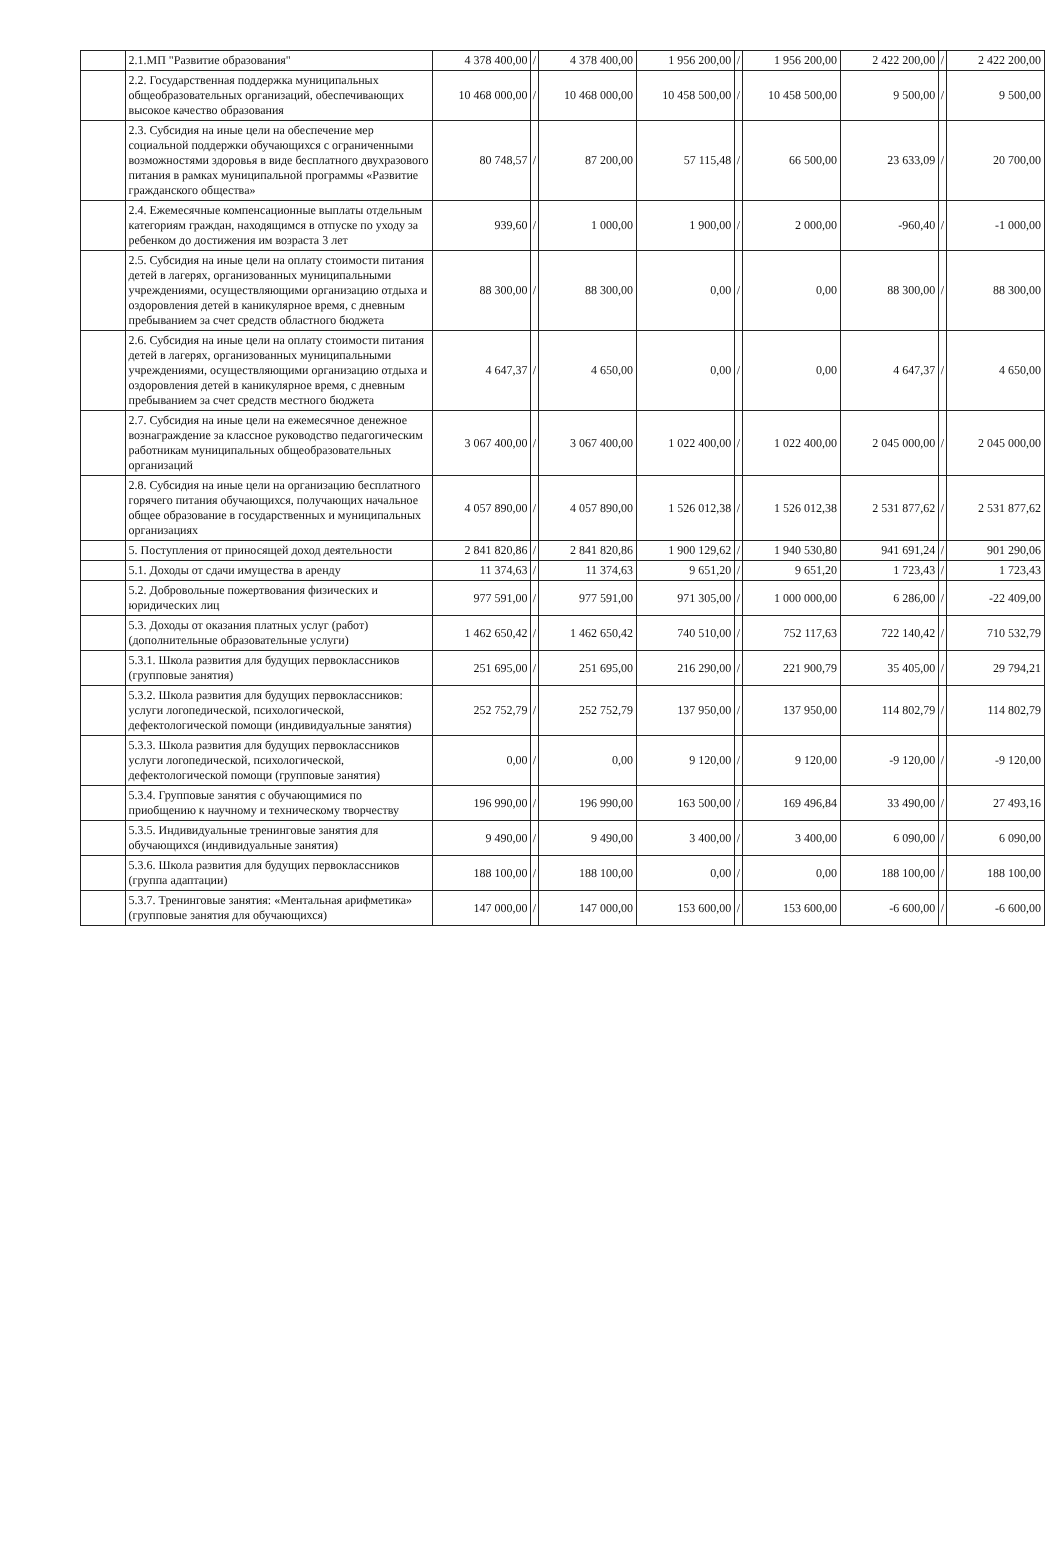| | 2.1.МП "Развитие образования" | 4 378 400,00 | / | 4 378 400,00 | 1 956 200,00 | / | 1 956 200,00 | 2 422 200,00 | / | 2 422 200,00 |
| | 2.2. Государственная поддержка муниципальных общеобразовательных организаций, обеспечивающих высокое качество образования | 10 468 000,00 | / | 10 468 000,00 | 10 458 500,00 | / | 10 458 500,00 | 9 500,00 | / | 9 500,00 |
| | 2.3. Субсидия на иные цели на обеспечение мер социальной поддержки обучающихся с ограниченными возможностями здоровья в виде бесплатного двухразового питания в рамках муниципальной программы «Развитие гражданского общества» | 80 748,57 | / | 87 200,00 | 57 115,48 | / | 66 500,00 | 23 633,09 | / | 20 700,00 |
| | 2.4. Ежемесячные компенсационные выплаты отдельным категориям граждан, находящимся в отпуске по уходу за ребенком до достижения им возраста 3 лет | 939,60 | / | 1 000,00 | 1 900,00 | / | 2 000,00 | -960,40 | / | -1 000,00 |
| | 2.5. Субсидия на иные цели на оплату стоимости питания детей в лагерях, организованных муниципальными учреждениями, осуществляющими организацию отдыха и оздоровления детей в каникулярное время, с дневным пребыванием за счет средств областного бюджета | 88 300,00 | / | 88 300,00 | 0,00 | / | 0,00 | 88 300,00 | / | 88 300,00 |
| | 2.6. Субсидия на иные цели на оплату стоимости питания детей в лагерях, организованных муниципальными учреждениями, осуществляющими организацию отдыха и оздоровления детей в каникулярное время, с дневным пребыванием за счет средств местного бюджета | 4 647,37 | / | 4 650,00 | 0,00 | / | 0,00 | 4 647,37 | / | 4 650,00 |
| | 2.7. Субсидия на иные цели на ежемесячное денежное вознаграждение за классное руководство педагогическим работникам муниципальных общеобразовательных организаций | 3 067 400,00 | / | 3 067 400,00 | 1 022 400,00 | / | 1 022 400,00 | 2 045 000,00 | / | 2 045 000,00 |
| | 2.8. Субсидия на иные цели на организацию бесплатного горячего питания обучающихся, получающих начальное общее образование в государственных и муниципальных организациях | 4 057 890,00 | / | 4 057 890,00 | 1 526 012,38 | / | 1 526 012,38 | 2 531 877,62 | / | 2 531 877,62 |
| | 5. Поступления от приносящей доход деятельности | 2 841 820,86 | / | 2 841 820,86 | 1 900 129,62 | / | 1 940 530,80 | 941 691,24 | / | 901 290,06 |
| | 5.1. Доходы от сдачи имущества в аренду | 11 374,63 | / | 11 374,63 | 9 651,20 | / | 9 651,20 | 1 723,43 | / | 1 723,43 |
| | 5.2. Добровольные пожертвования физических и юридических лиц | 977 591,00 | / | 977 591,00 | 971 305,00 | / | 1 000 000,00 | 6 286,00 | / | -22 409,00 |
| | 5.3. Доходы от оказания платных услуг (работ) (дополнительные образовательные услуги) | 1 462 650,42 | / | 1 462 650,42 | 740 510,00 | / | 752 117,63 | 722 140,42 | / | 710 532,79 |
| | 5.3.1. Школа развития для будущих первоклассников (групповые занятия) | 251 695,00 | / | 251 695,00 | 216 290,00 | / | 221 900,79 | 35 405,00 | / | 29 794,21 |
| | 5.3.2. Школа развития для будущих первоклассников: услуги логопедической, психологической, дефектологической помощи (индивидуальные занятия) | 252 752,79 | / | 252 752,79 | 137 950,00 | / | 137 950,00 | 114 802,79 | / | 114 802,79 |
| | 5.3.3. Школа развития для будущих первоклассников услуги логопедической, психологической, дефектологической помощи (групповые занятия) | 0,00 | / | 0,00 | 9 120,00 | / | 9 120,00 | -9 120,00 | / | -9 120,00 |
| | 5.3.4. Групповые занятия с обучающимися по приобщению к научному и техническому творчеству | 196 990,00 | / | 196 990,00 | 163 500,00 | / | 169 496,84 | 33 490,00 | / | 27 493,16 |
| | 5.3.5. Индивидуальные тренинговые занятия для обучающихся (индивидуальные занятия) | 9 490,00 | / | 9 490,00 | 3 400,00 | / | 3 400,00 | 6 090,00 | / | 6 090,00 |
| | 5.3.6. Школа развития для будущих первоклассников (группа адаптации) | 188 100,00 | / | 188 100,00 | 0,00 | / | 0,00 | 188 100,00 | / | 188 100,00 |
| | 5.3.7. Тренинговые занятия: «Ментальная арифметика» (групповые занятия для обучающихся) | 147 000,00 | / | 147 000,00 | 153 600,00 | / | 153 600,00 | -6 600,00 | / | -6 600,00 |